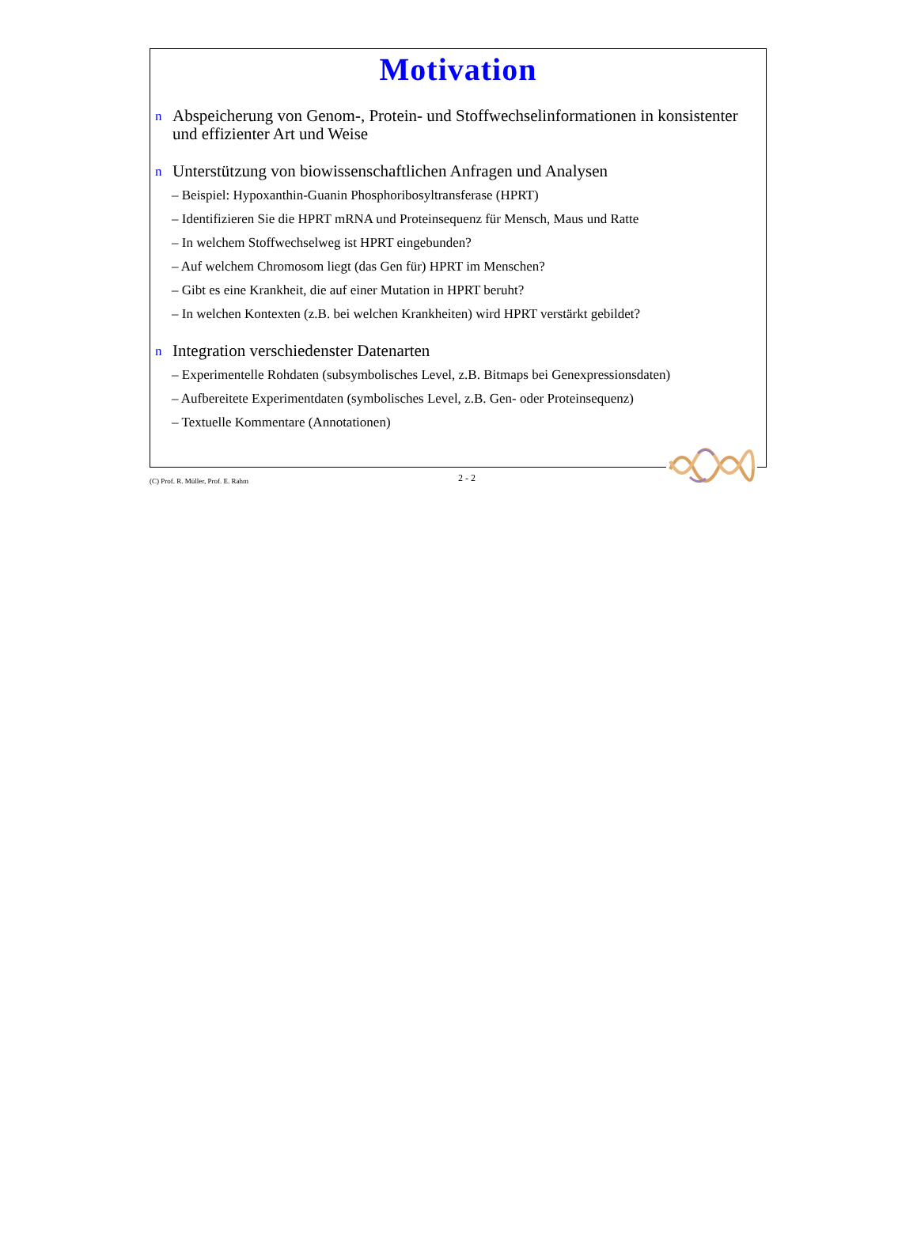Motivation
n Abspeicherung von Genom-, Protein- und Stoffwechselinformationen in konsistenter und effizienter Art und Weise
n Unterstützung von biowissenschaftlichen Anfragen und Analysen
– Beispiel: Hypoxanthin-Guanin Phosphoribosyltransferase (HPRT)
– Identifizieren Sie die HPRT mRNA und Proteinsequenz für Mensch, Maus und Ratte
– In welchem Stoffwechselweg ist HPRT eingebunden?
– Auf welchem Chromosom liegt (das Gen für) HPRT im Menschen?
– Gibt es eine Krankheit, die auf einer Mutation in HPRT beruht?
– In welchen Kontexten (z.B. bei welchen Krankheiten) wird HPRT verstärkt gebildet?
n Integration verschiedenster Datenarten
– Experimentelle Rohdaten (subsymbolisches Level, z.B. Bitmaps bei Genexpressionsdaten)
– Aufbereitete Experimentdaten (symbolisches Level, z.B. Gen- oder Proteinsequenz)
– Textuelle Kommentare (Annotationen)
(C) Prof. R. Müller, Prof. E. Rahm 2 - 2